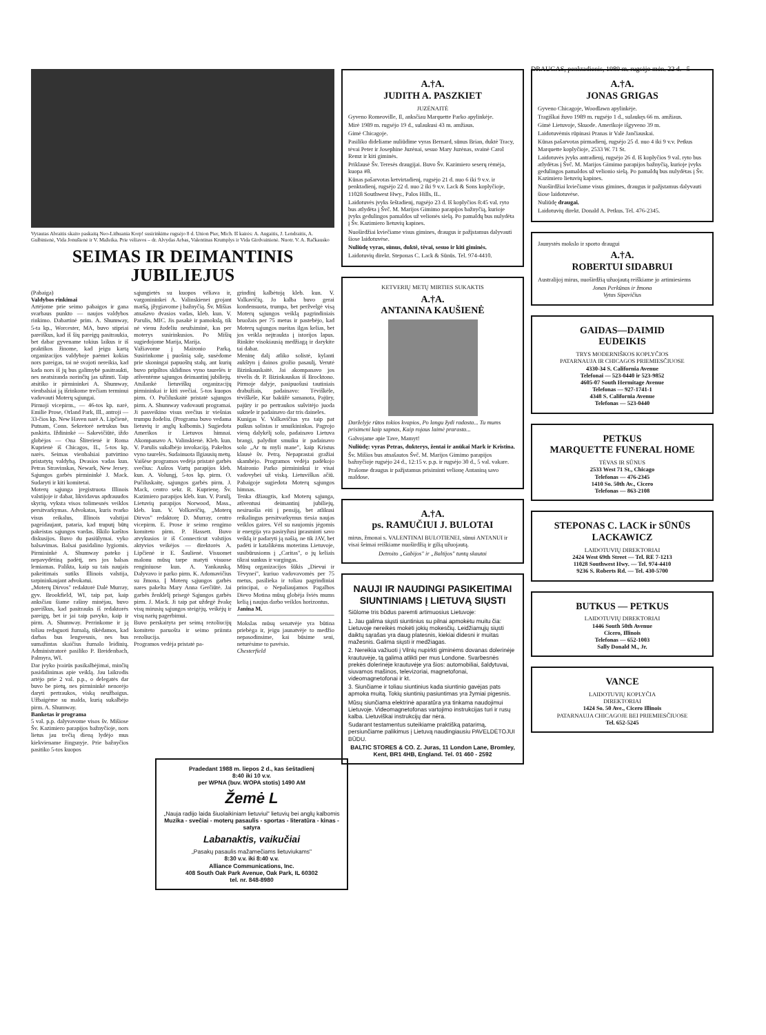DRAUGAS, penktadienis, 1989 m. rugsėjo mėn. 22 d. 5
Vytautas Abraitis skaito paskaitą Neo-Lithuania Korp! susirinkime rugsėjo 8 d. Union Pier, Mich. Iš kairės: A. Augaitis, J. Lendraitis, A. Gulbinienė, Vida Jonušienė ir V. Mažeika. Prie vėliavos – dr. Alvydas Arbas, Valentinas Krumplys ir Vida Girdvainienė. Nuotr. V. A. Račkausko
SEIMAS IR DEIMANTINIS JUBILIEJUS
(Pabaiga)
Valdybos rinkimai
Artėjome prie seimo pabaigos ir gana svarbaus punkto — naujos valdybos rinkimo. Dabartinė prim. A. Shumway, 5-ta kp., Worcester, MA, buvo stipriai pareiškus, kad iš šių pareigų pasitraukia, bet dabar gyvename tokius laikus ir iš praktikos žinome, kad jeigu kartą organizacijos valdyboje paėmei kokias nors pareigas, tai nė svajoti nereikia, kad kada nors iš jų bus galimybė pasitraukti, nes neatsiranda norinčių jas užimti. Taip atsitiko ir pirmininkei A. Shumway, vienbalsiai ją išrinkome trečiam terminui vadovauti Moterų sąjungai.
Pirmoji vicepirm., — 46-tos kp. narė, Emilie Prose, Orland Park, Ill., antroji — 33-čios kp. New Haven narė A. Lipčienė, Putnam, Conn. Sekretorė netrukus bus paskirta. Iždininkė — Sakevičiūtė, iždo globėjos — Ona Šliterienė ir Roma Kuprienė iš Chicagos, IL, 5-tos kp. narės. Seimas vienbalsiai patvirtino pristatytą valdybą. Dvasios vadas kun. Petras Stravinskas, Newark, New Jersey. Sąjungos garbės pirmininkė J. Mack. Sudaryti ir kiti komitetai.
Moterų sąjunga įregistruota Illinois valstijoje ir dabar, likvidavus apdrauudos skyrių, vyksta visos tolimesnės veiklos persitvarkymas. Advokatas, kuris tvarko visus reikalus, Illinois valstijai pageidaujant, pataria, kad truputį būtų pakeistas sąjungos vardas. Iškilo karštos diskusijos. Buvo du pasiūlymai. vyko balsavimas. Balsai pasidalino lygiomis. Pirmininkė A. Shumway pateko į nepavydėtiną padėtį, nes jos balsas lemiamas. Palikta, kaip su tais naujais pakeitimais sutiks Illinois valstija, tarpininkaujant advokatui.
„Moterų Dirvos" redaktorė Dalė Murray, gyv. Brookfield, WI, taip pat, kaip anksčiau šiame rašiny minėjau, buvo pareiškus, kad pasitrauks iš redaktorės pareigų, bet ir jai taip pavyko, kaip ir pirm. A. Shumway. Perrinkome ir ją toliau redaguoti žurnalą, tikėdamos, kad darbas bus lengvesnis, nes bus sumažintas skaičius žurnalo leidinių. Administratorė pasiliko P. Breidenbach, Palmyra, WI.
Dar įvyko įvairūs pasikalbėjimai, minčių pasidalinimas apie veiklą. Jau laikrodis artėjo prie 2 val. p.p., o delegatės dar buvo be pietų, nes pirmininkė nenorėjo daryti pertraukos, viską neužbaigus. Užbaigėme su malda, kurią sukalbėjo pirm. A. Shumway.
Banketas ir programa
5 val. p.p. dalyvavome visos šv. Mišiose Šv. Kazimiero parapijos bažnyčioje, nors lietus jau trečią dieną lydėjo mus kiekviename žingsnyje. Prie bažnyčios pasitiko 5-tos kuopos
sąjungietės su kuopos vėliava ir, vargonininkei A. Valinskienei grojant maršą, įžygiavome į bažnyčią. Šv. Mišias atnašavo dvasios vadas, kleb. kun. V. Parulis, MIC. Jis pasakė ir pamokslą, tik nė vienu žodeliu neužsiminė, kas per moterys susirinkusios. Po Mišių sugiedojome Marija, Marija.
Važiavome į Maironio Parką. Susirinkome į puošnią salę, susėdome prie skoningai papuoštų stalų, ant kurių buvo pripiltos sklidinos vyno taurelės ir atšventėme sąjungos deimantinį jubiliejų.
Atsilankė lietuviškų organizacijų pirmininkai ir kiti svečiai. 5-tos kuopos pirm. O. Pučiluskaitė pristatė sąjungos pirm. A. Shumway vadovauti programai. Ji pasveikino visus svečius ir viešnias trumpu žodeliu. (Programa buvo vedama lietuvių ir anglų kalbomis.) Sugiedota Amerikos ir Lietuvos himnai. Akompanavo A. Valinskienė. Kleb. kun. V. Parulis sukalbėjo invokaciją. Pakeltos vyno taurelės. Sudainuota Ilgiausių metų.
Vaišėse programos vedėja pristatė garbės svečius: Aušros Vartų parapijos kleb. kun. A. Volungį, 5-tos kp. pirm. O. Pučiluskaitę, sąjungos garbės pirm. J. Mack, centro sekr. R. Kuprienę. Šv. Kazimiero parapijos kleb. kun. V. Parulį, Lietuvių parapijos Norwood, Mass., kleb. kun. V. Volkavičių, „Moterų Dirvos" redaktorę D. Murray, centro vicepirm. E. Prose ir seimo rengimo komiteto pirm. P. Hassett. Buvo atvykusios ir iš Connecticut valstijos aktyvios veikėjos — direktorės A. Lipčienė ir E. Šaulienė. Visuomet malonu mūsų tarpe matyti visuose renginiuose kun. A. Yankauską. Dalyvavo ir parko pirm. K. Adomavičius su žmona. Į Moterų sąjungos garbės nares pakelta Mary Anna Gerčiūtė. Jai garbės ženklelį prisegė Sąjungos garbės pirm. J. Mack. Ji taip pat uždegė žvakę visų mirusių sąjungos steigėjų, veikėjų ir visų narių pagerbimui.
Buvo perskaityta per seimą rezoliucijų komiteto paruošta ir seimo priimta rezoliucija.
Programos vedėja pristatė pa-
grindinį kalbėtoją kleb. kun. V. Valkavičių. Jo kalba buvo gerai kondensuota, trumpa, bet peržvelgė visą Moterų sąjungos veiklą pagrindiniais bruožais per 75 metus ir pastebėjo, kad Moterų sąjungos nueitas ilgas kelias, bet jos veikla neįtraukta į istorijos lapus. Rinkite visokiausią medžiagą ir darykite tai dabar.
Meninę dalį atliko solistė, kylanti aukštyn į dainos grožio pasaulį, Verutė Bizinkauskaitė. Jai akompanavo jos tėvelis dr. P. Bizinkauskas iš Brocktono. Pirmoje dalyje, pasipuošusi tautiniais drabužiais, padainavo: Tėviškėle, tėviškėle, Kur bakūžė samanota, Pajūry, pajūry ir po pertraukos sušvitėjo juoda suknele ir padainavo dar tris daineles.
Kunigas V. Valkavičius yra taip pat puikus solistas ir smuikininkas. Pagrojo vieną dalykėlį solo, padainavo Lietuva brangi, palydint smuiku ir padainavo solo „Ar tu myli mane", kaip Kristus klausė šv. Petrą. Nepaprastai gražiai skambėjo. Programos vedėja padėkojo Maironio Parko pirmininkui ir visai vadovybei už viską. Lietuviškas ačiū. Pabaigoje sugiedota Moterų sąjungos himnas.
Tenka džiaugtis, kad Moterų sąjunga, atšventusi deimantinį jubiliejų, nesiruošia eiti į pensiją, bet atlikusi reikalingus persitvarkymus tiesia naujas veiklos gaires. Vėl su naujomis jėgomis ir energija yra pasiryžusi įprasminti savo veiklą ir padaryti ją našią, ne tik JAV, bet padėti ir katalikėms moterims Lietuvoje, susibūrusioms į „Caritas", o jų keliais tikrai sunkus ir vargingas.
Mūsų organizacijos šūkis „Dievui ir Tėvynei", kuriuo vadovavomės per 75 metus, pasilieka ir toliau pagrindiniai principai, o Nepaliaujamos Pagalbos Dievo Motina mūsų globėja šviės mums kelią į naujus darbo veiklos horizontus.
Janina M.
Mokslas mūsų senatvėje yra būtina priebėga ir, jeigu jaunatvėje to medžio nepasodinsime, kai būsime seni, neturėsime to pavėsio.
Chesterfield
Pradedant 1988 m. liepos 2 d., kas šeštadienį
8:40 iki 10 v.v.
per WPNA (buv. WOPA stotis) 1490 AM
Žemė L
„Nauja radijo laida šiuolaikiniam lietuviui" lietuvių bei anglų kalbomis
Muzika - svečiai - moterų pasaulis - sportas - literatūra - kinas - satyra
Labanaktis, vaikučiai
„Pasakų pasaulis mažamečiams lietuviukams"
8:30 v.v. iki 8:40 v.v.
Alliance Communications, Inc.
408 South Oak Park Avenue, Oak Park, IL 60302
tel. nr. 848-8980
A.†A.
JUDITH A. PASZKIET
JUZĖNAITĖ
Gyveno Romeoville, Il, anksčiau Marquette Parko apylinkėje.
Mirė 1989 m. rugsėjo 19 d., sulaukusi 43 m. amžiaus.
Gimė Chicagoje.
Pasiliko dideliame nuliūdime vyras Bernard, sūnus Brian, duktė Tracy, tėvai Peter ir Josephine Juzėnai, sesuo Mary Juzėnas, svainė Carol Remz ir kiti giminės.
Priklausė Šv. Teresės draugijai. Buvo Šv. Kazimiero seserų rėmėja, kuopa #8.
Kūnas pašarvotas ketvirtadienį, rugsėjo 21 d. nuo 6 iki 9 v.v. ir penktadienį, rugsėjo 22 d. nuo 2 iki 9 v.v. Lack & Sons koplyčioje, 11028 Southwest Hwy., Palos Hills, IL.
Laidotuvės įvyks šeštadienį, rugsėjo 23 d. Iš koplyčios 8:45 val. ryto bus atlydėta į Švč. M. Marijos Gimimo parapijos bažnyčią, kurioje įvyks gedulingos pamaldos už velionės sielą. Po pamaldų bus nulydėta į Šv. Kazimiero lietuvių kapines.
Nuoširdžiai kviečiame visus gimines, draugus ir pažįstamus dalyvauti šiose laidotuvėse.
Nuliūdę vyras, sūnus, duktė, tėvai, sesuo ir kiti giminės.
Laidotuvių direkt. Steponas C. Lack & Sūnūs. Tel. 974-4410.
KETVERIŲ METŲ MIRTIES SUKAKTIS
A.†A.
ANTANINA KAUŠIENĖ
Darželyje rūtos tokios kvapios, Po langu žydi radasta... Tu mums prisimeni kaip sapnas, Kaip rojaus laimė prarasta...
Galvojame apie Tave, Mamyt!
Nuliūdę: vyras Petras, dukterys, žentai ir anūkai Mark ir Kristina.
Šv. Mišios bus atnašautos Švč. M. Marijos Gimimo parapijos bažnyčioje rugsėjo 24 d., 12:15 v. p.p. ir rugsėjo 30 d., 5 val. vakare.
Prašome draugus ir pažįstamus prisiminti velionę Antaniną savo maldose.
A.†A.
ps. RAMUČIUI J. BULOTAI
mirus, žmonai s. VALENTINAI BULOTIENEI, sūnui ANTANUI ir visai šeimai reiškiame nuoširdžią ir gilią užuojautą.
Detroito „Gabijos" ir „Baltijos" tuntų skautai
NAUJI IR NAUDINGI PASIKEITIMAI SIUNTINIAMS Į LIETUVĄ SIŲSTI
Siūlome tris būdus paremti artimuosius Lietuvoje:
1. Jau galima siųsti siuntinius su pilnai apmokėtu muitu čia: Lietuvoje nereikės mokėti jokių mokesčių. Leidžiamųjų siųsti daiktų sąrašas yra daug platesnis, kiekiai didesni ir muitas mažesnis. Galima siųsti ir medžiagas.
2. Nereikia važiuoti į Vilnių nupirkti giminėms dovanas dolerinėje krautuvėje, tą galima atlikti per mus Londone. Svarbesnės prekės dolerinėje krautuvėje yra šios: automobiliai, šaldytuvai, siuvamos mašinos, televizoriai, magnetofonai, videomagnetofonai ir kt.
3. Siunčiame ir toliau siuntinius kada siuntinio gavėjas pats apmoka muitą. Tokių siuntinių pasiuntimas yra žymiai pigesnis.
Mūsų siunčiama elektrinė aparatūra yra tinkama naudojimui Lietuvoje. Videomagnetofonas vartojimo instrukcijas turi ir rusų kalba. Lietuviškai instrukcijų dar nėra.
Sudarant testamentus suteikiame praktišką patarimą, persiunčiame palikimus į Lietuvą naudingiausiu PAVELDĖTOJUI BŪDU.
BALTIC STORES & CO. Z. Juras, 11 London Lane, Bromley, Kent, BR1 4HB, England. Tel. 01 460 - 2592
A.†A.
JONAS GRIGAS
Gyveno Chicagoje, Woodlawn apylinkėje.
Tragiškai žuvo 1989 m. rugsėjo 1 d., sulaukęs 66 m. amžiaus.
Gimė Lietuvoje, Skuode. Amerikoje išgyveno 39 m.
Laidotuvėmis rūpinasi Pranas ir Valė Jančiauskai.
Kūnas pašarvotas pirmadienį, rugsėjo 25 d. nuo 4 iki 9 v.v. Petkus Marquette koplyčioje, 2533 W. 71 St.
Laidotuvės įvyks antradienį, rugsėjo 26 d. Iš koplyčios 9 val. ryto bus atlydėtas į Švč. M. Marijos Gimimo parapijos bažnyčią, kurioje įvyks gedulingos pamaldos už velionio sielą. Po pamaldų bus nulydėtas į Šv. Kazimiero lietuvių kapines.
Nuoširdžiai kviečiame visus gimines, draugus ir pažįstamus dalyvauti šiose laidotuvėse.
Nuliūdę draugai.
Laidotuvių direkt. Donald A. Petkus. Tel. 476-2345.
Jaunystės mokslo ir sporto draugui
A.†A.
ROBERTUI SIDABRUI
Australijoj mirus, nuoširdžią užuojautą reiškiame jo artimiesiems
Jonas Perkūnas ir žmona
Vytas Sipavičius
GAIDAS—DAIMID
EUDEIKIS
TRYS MODERNIŠKOS KOPLYČIOS
PATARNAUJA IR CHICAGOS PRIEMIESČIUOSE
4330-34 S. California Avenue
Telefonai — 523-0440 ir 523-9852
4605-07 South Hermitage Avenue
Telefonas — 927-1741-1
4348 S. California Avenue
Telefonas — 523-0440
PETKUS
MARQUETTE FUNERAL HOME
TĖVAS IR SŪNUS
2533 West 71 St., Chicago
Telefonas — 476-2345
1410 So. 50th Av., Cicero
Telefonas — 863-2108
STEPONAS C. LACK ir SŪNŪS LACKAWICZ
LAIDOTUVIŲ DIREKTORIAI
2424 West 69th Street — Tel. RE 7-1213
11028 Southwest Hwy. — Tel. 974-4410
9236 S. Roberts Rd. — Tel. 430-5700
BUTKUS — PETKUS
LAIDOTUVIŲ DIREKTORIAI
1446 South 50th Avenue
Cicero, Illinois
Telefonas — 652-1003
Sally Donald M., Jr.
VANCE
LAIDOTUVIŲ KOPLYČIA
DIREKTORIAI
1424 So. 50 Ave., Cicero Illinois
PATARNAUJA CHICAGOJE BEI PRIEMIESČIUOSE
Tel. 652-5245